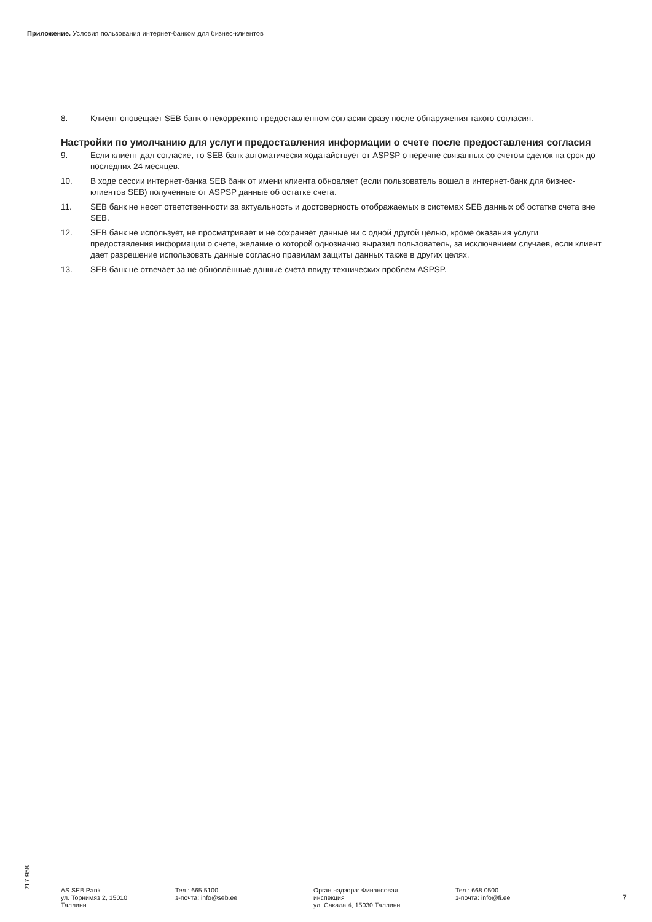Приложение. Условия пользования интернет-банком для бизнес-клиентов
8. Клиент оповещает SEB банк о некорректно предоставленном согласии сразу после обнаружения такого согласия.
Настройки по умолчанию для услуги предоставления информации о счете после предоставления согласия
9. Если клиент дал согласие, то SEB банк автоматически ходатайствует от ASPSP о перечне связанных со счетом сделок на срок до последних 24 месяцев.
10. В ходе сессии интернет-банка SEB банк от имени клиента обновляет (если пользователь вошел в интернет-банк для бизнес-клиентов SEB) полученные от ASPSP данные об остатке счета.
11. SEB банк не несет ответственности за актуальность и достоверность отображаемых в системах SEB данных об остатке счета вне SEB.
12. SEB банк не использует, не просматривает и не сохраняет данные ни с одной другой целью, кроме оказания услуги предоставления информации о счете, желание о которой однозначно выразил пользователь, за исключением случаев, если клиент дает разрешение использовать данные согласно правилам защиты данных также в других целях.
13. SEB банк не отвечает за не обновлённые данные счета ввиду технических проблем ASPSP.
217 958
AS SEB Pank
ул. Торнимяэ 2, 15010
Таллинн
Тел.: 665 5100
э-почта: info@seb.ee
Орган надзора: Финансовая
инспекция
ул. Сакала 4, 15030 Таллинн
Тел.: 668 0500
э-почта: info@fi.ee
7